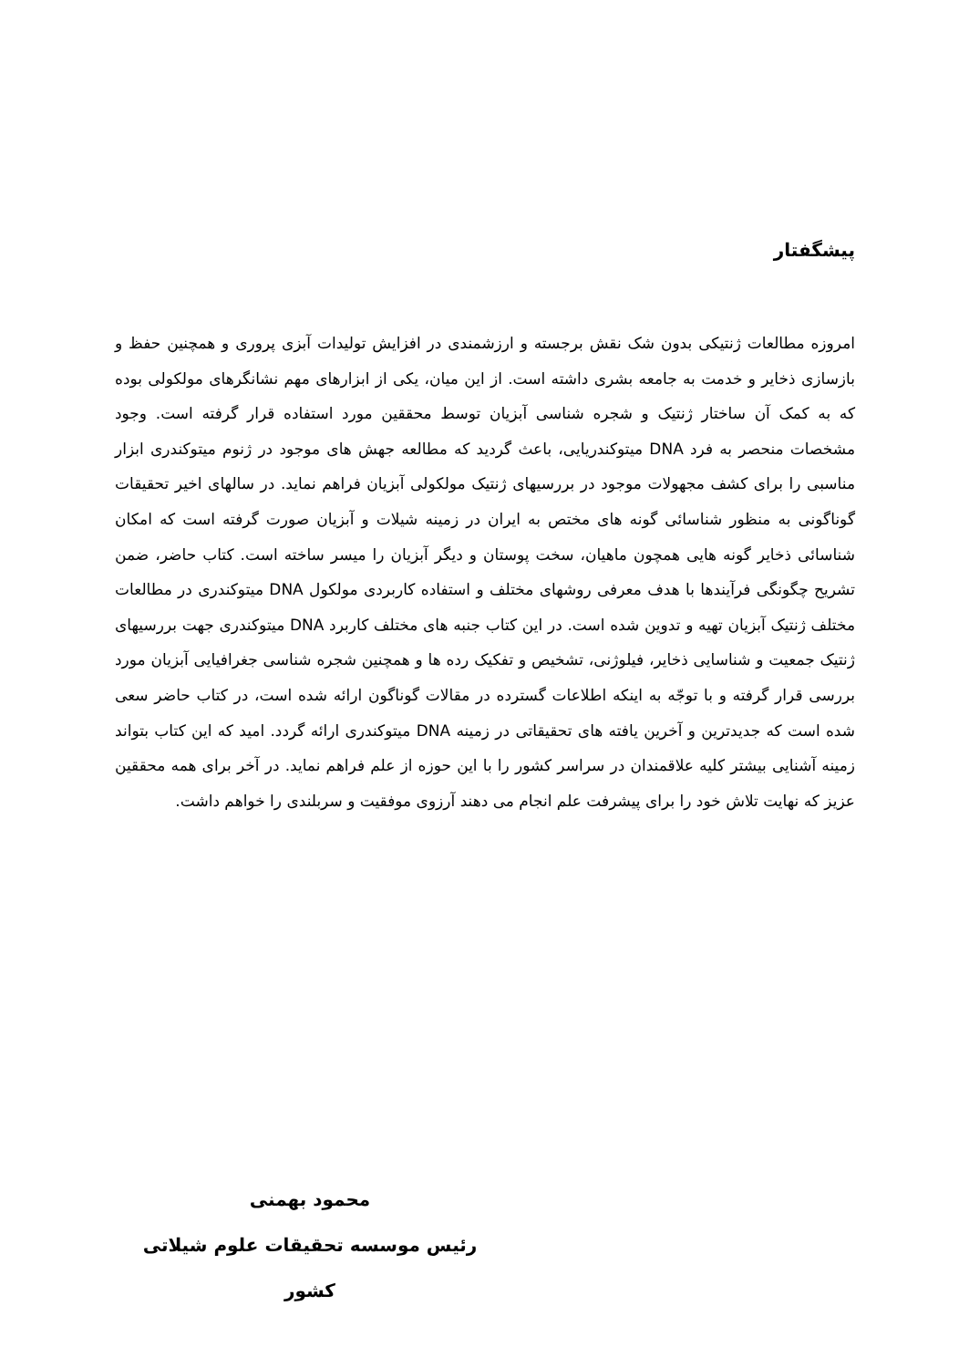پیشگفتار
امروزه مطالعات ژنتیکی بدون شک نقش برجسته و ارزشمندی در افزایش تولیدات آبزی پروری و همچنین حفظ و بازسازی ذخایر و خدمت به جامعه بشری داشته است. از این میان، یکی از ابزارهای مهم نشانگرهای مولکولی بوده که به کمک آن ساختار ژنتیک و شجره شناسی آبزیان توسط محققین مورد استفاده قرار گرفته است. وجود مشخصات منحصر به فرد DNA میتوکندریایی، باعث گردید که مطالعه جهش های موجود در ژنوم میتوکندری ابزار مناسبی را برای کشف مجهولات موجود در بررسیهای ژنتیک مولکولی آبزیان فراهم نماید. در سالهای اخیر تحقیقات گوناگونی به منظور شناسائی گونه های مختص به ایران در زمینه شیلات و آبزیان صورت گرفته است که امکان شناسائی ذخایر گونه هایی همچون ماهیان، سخت پوستان و دیگر آبزیان را میسر ساخته است. کتاب حاضر، ضمن تشریح چگونگی فرآیندها با هدف معرفی روشهای مختلف و استفاده کاربردی مولکول DNA میتوکندری در مطالعات مختلف ژنتیک آبزیان تهیه و تدوین شده است. در این کتاب جنبه های مختلف کاربرد DNA میتوکندری جهت بررسیهای ژنتیک جمعیت و شناسایی ذخایر، فیلوژنی، تشخیص و تفکیک رده ها و همچنین شجره شناسی جغرافیایی آبزیان مورد بررسی قرار گرفته و با توجّه به اینکه اطلاعات گسترده در مقالات گوناگون ارائه شده است، در کتاب حاضر سعی شده است که جدیدترین و آخرین یافته های تحقیقاتی در زمینه DNA میتوکندری ارائه گردد. امید که این کتاب بتواند زمینه آشنایی بیشتر کلیه علاقمندان در سراسر کشور را با این حوزه از علم فراهم نماید. در آخر برای همه محققین عزیز که نهایت تلاش خود را برای پیشرفت علم انجام می دهند آرزوی موفقیت و سربلندی را خواهم داشت.
محمود بهمنی
رئیس موسسه تحقیقات علوم شیلاتی کشور